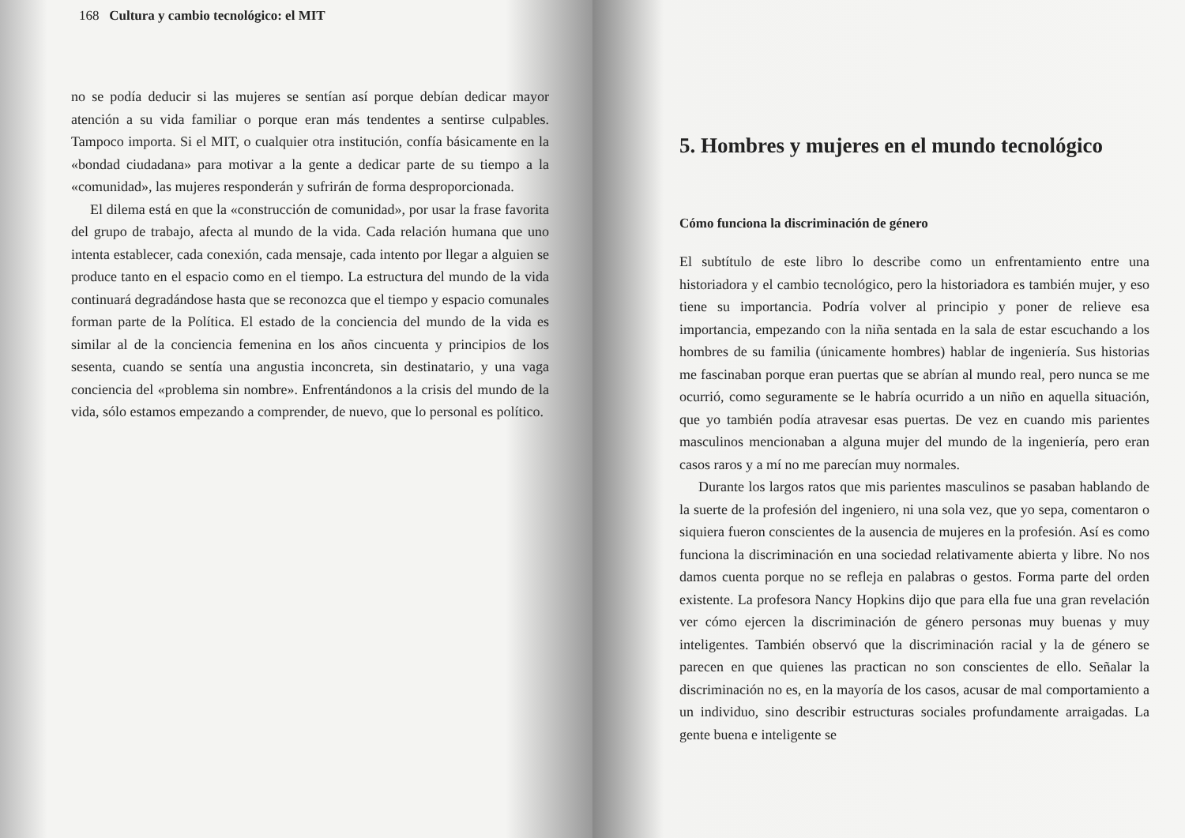168 Cultura y cambio tecnológico: el MIT
no se podía deducir si las mujeres se sentían así porque debían dedicar mayor atención a su vida familiar o porque eran más tendentes a sentirse culpables. Tampoco importa. Si el MIT, o cualquier otra institución, confía básicamente en la «bondad ciudadana» para motivar a la gente a dedicar parte de su tiempo a la «comunidad», las mujeres responderán y sufrirán de forma desproporcionada.
El dilema está en que la «construcción de comunidad», por usar la frase favorita del grupo de trabajo, afecta al mundo de la vida. Cada relación humana que uno intenta establecer, cada conexión, cada mensaje, cada intento por llegar a alguien se produce tanto en el espacio como en el tiempo. La estructura del mundo de la vida continuará degradándose hasta que se reconozca que el tiempo y espacio comunales forman parte de la Política. El estado de la conciencia del mundo de la vida es similar al de la conciencia femenina en los años cincuenta y principios de los sesenta, cuando se sentía una angustia inconcreta, sin destinatario, y una vaga conciencia del «problema sin nombre». Enfrentándonos a la crisis del mundo de la vida, sólo estamos empezando a comprender, de nuevo, que lo personal es político.
5. Hombres y mujeres en el mundo tecnológico
Cómo funciona la discriminación de género
El subtítulo de este libro lo describe como un enfrentamiento entre una historiadora y el cambio tecnológico, pero la historiadora es también mujer, y eso tiene su importancia. Podría volver al principio y poner de relieve esa importancia, empezando con la niña sentada en la sala de estar escuchando a los hombres de su familia (únicamente hombres) hablar de ingeniería. Sus historias me fascinaban porque eran puertas que se abrían al mundo real, pero nunca se me ocurrió, como seguramente se le habría ocurrido a un niño en aquella situación, que yo también podía atravesar esas puertas. De vez en cuando mis parientes masculinos mencionaban a alguna mujer del mundo de la ingeniería, pero eran casos raros y a mí no me parecían muy normales.
Durante los largos ratos que mis parientes masculinos se pasaban hablando de la suerte de la profesión del ingeniero, ni una sola vez, que yo sepa, comentaron o siquiera fueron conscientes de la ausencia de mujeres en la profesión. Así es como funciona la discriminación en una sociedad relativamente abierta y libre. No nos damos cuenta porque no se refleja en palabras o gestos. Forma parte del orden existente. La profesora Nancy Hopkins dijo que para ella fue una gran revelación ver cómo ejercen la discriminación de género personas muy buenas y muy inteligentes. También observó que la discriminación racial y la de género se parecen en que quienes las practican no son conscientes de ello. Señalar la discriminación no es, en la mayoría de los casos, acusar de mal comportamiento a un individuo, sino describir estructuras sociales profundamente arraigadas. La gente buena e inteligente se